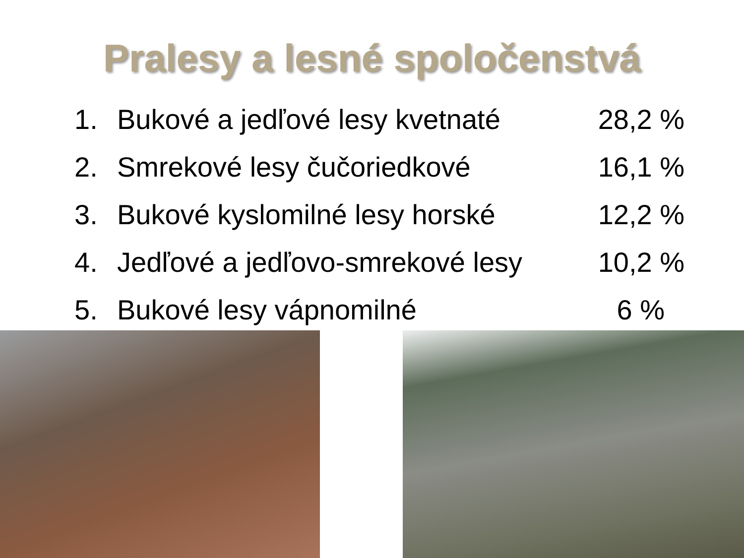Pralesy a lesné spoločenstvá
1. Bukové a jedľové lesy kvetnaté 28,2 %
2. Smrekové lesy čučoriedkové 16,1 %
3. Bukové kyslomilné lesy horské 12,2 %
4. Jedľové a jedľovo-smrekové lesy 10,2 %
5. Bukové lesy vápnomilné 6 %